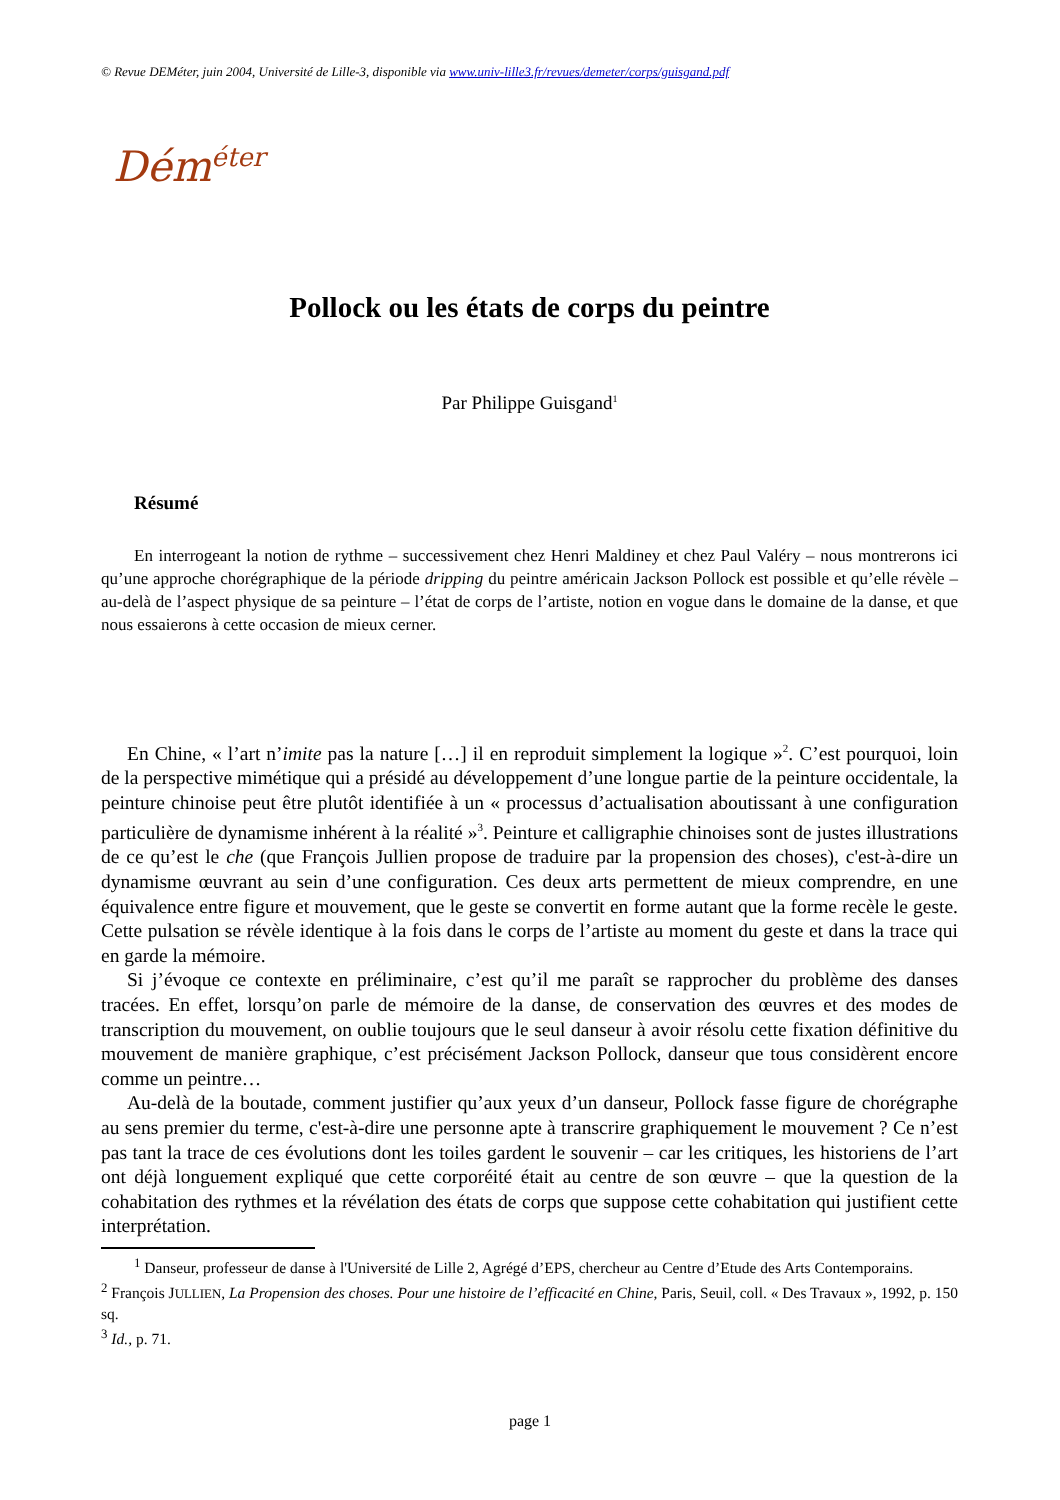© Revue DEMéter, juin 2004, Université de Lille-3, disponible via www.univ-lille3.fr/revues/demeter/corps/guisgand.pdf
Dém<sup>éter</sup>
Pollock ou les états de corps du peintre
Par Philippe Guisgand<sup>1</sup>
Résumé
En interrogeant la notion de rythme – successivement chez Henri Maldiney et chez Paul Valéry – nous montrerons ici qu’une approche chorégraphique de la période dripping du peintre américain Jackson Pollock est possible et qu’elle révèle – au-delà de l’aspect physique de sa peinture – l’état de corps de l’artiste, notion en vogue dans le domaine de la danse, et que nous essaierons à cette occasion de mieux cerner.
En Chine, « l’art n’imite pas la nature […] il en reproduit simplement la logique »<sup>2</sup>. C’est pourquoi, loin de la perspective mimétique qui a présidé au développement d’une longue partie de la peinture occidentale, la peinture chinoise peut être plutôt identifiée à un « processus d’actualisation aboutissant à une configuration particulière de dynamisme inhérent à la réalité »<sup>3</sup>. Peinture et calligraphie chinoises sont de justes illustrations de ce qu’est le che (que François Jullien propose de traduire par la propension des choses), c'est-à-dire un dynamisme œuvrant au sein d’une configuration. Ces deux arts permettent de mieux comprendre, en une équivalence entre figure et mouvement, que le geste se convertit en forme autant que la forme recèle le geste. Cette pulsation se révèle identique à la fois dans le corps de l’artiste au moment du geste et dans la trace qui en garde la mémoire.
Si j’évoque ce contexte en préliminaire, c’est qu’il me paraît se rapprocher du problème des danses tracées. En effet, lorsqu’on parle de mémoire de la danse, de conservation des œuvres et des modes de transcription du mouvement, on oublie toujours que le seul danseur à avoir résolu cette fixation définitive du mouvement de manière graphique, c’est précisément Jackson Pollock, danseur que tous considèrent encore comme un peintre…
Au-delà de la boutade, comment justifier qu’aux yeux d’un danseur, Pollock fasse figure de chorégraphe au sens premier du terme, c'est-à-dire une personne apte à transcrire graphiquement le mouvement ? Ce n’est pas tant la trace de ces évolutions dont les toiles gardent le souvenir – car les critiques, les historiens de l’art ont déjà longuement expliqué que cette corporéité était au centre de son œuvre – que la question de la cohabitation des rythmes et la révélation des états de corps que suppose cette cohabitation qui justifient cette interprétation.
<sup>1</sup> Danseur, professeur de danse à l'Université de Lille 2, Agrégé d’EPS, chercheur au Centre d’Etude des Arts Contemporains.
<sup>2</sup> François JULLIEN, La Propension des choses. Pour une histoire de l’efficacité en Chine, Paris, Seuil, coll. « Des Travaux », 1992, p. 150 sq.
<sup>3</sup> Id., p. 71.
page 1